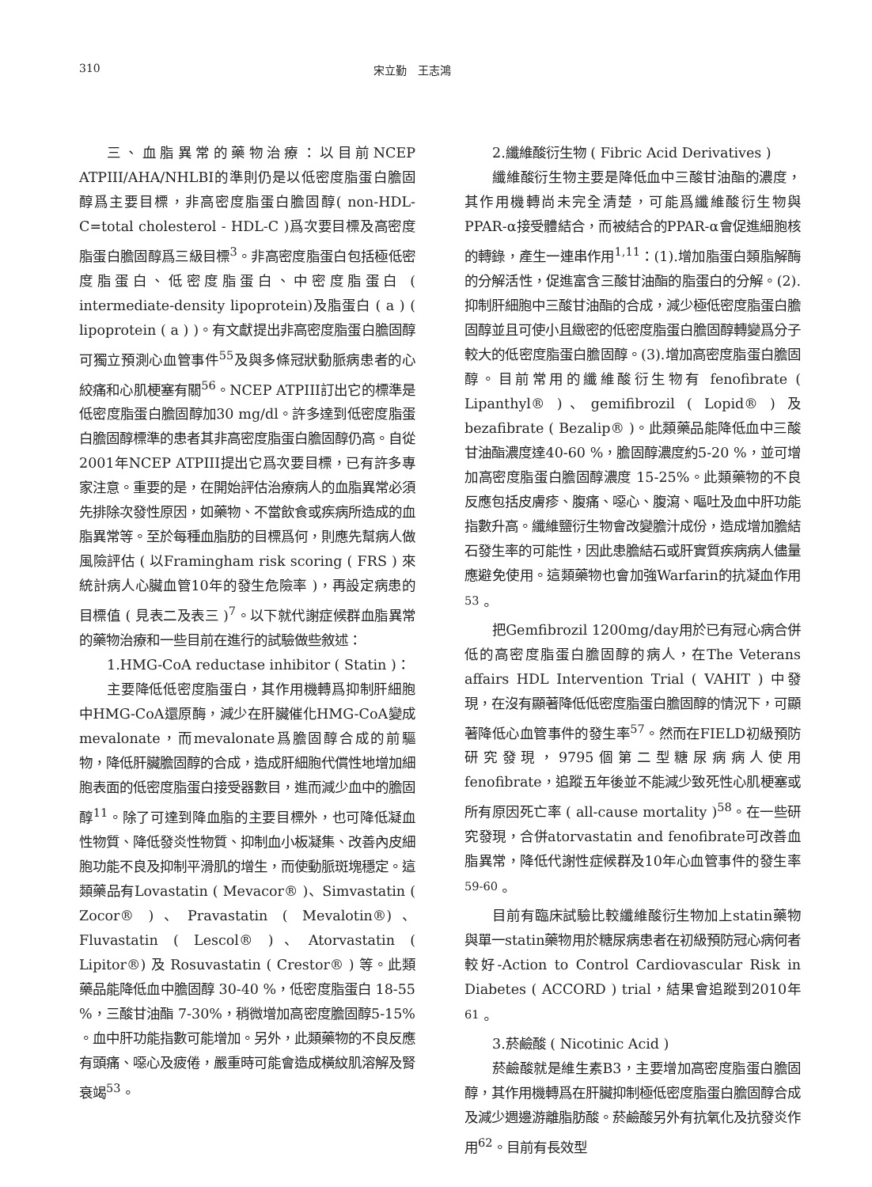310 宋立勤　王志鴻
三、血脂異常的藥物治療：以目前NCEP ATPIII/AHA/NHLBI的準則仍是以低密度脂蛋白膽固醇爲主要目標，非高密度脂蛋白膽固醇( non-HDL-C=total cholesterol - HDL-C )爲次要目標及高密度脂蛋白膽固醇爲三級目標<sup>3</sup>。非高密度脂蛋白包括極低密度脂蛋白、低密度脂蛋白、中密度脂蛋白 ( intermediate-density lipoprotein)及脂蛋白 ( a ) ( lipoprotein ( a ) )。有文獻提出非高密度脂蛋白膽固醇可獨立預測心血管事件<sup>55</sup>及與多條冠狀動脈病患者的心絞痛和心肌梗塞有關<sup>56</sup>。NCEP ATPIII訂出它的標準是低密度脂蛋白膽固醇加30 mg/dl。許多達到低密度脂蛋白膽固醇標準的患者其非高密度脂蛋白膽固醇仍高。自從2001年NCEP ATPIII提出它爲次要目標，已有許多專家注意。重要的是，在開始評估治療病人的血脂異常必須先排除次發性原因，如藥物、不當飲食或疾病所造成的血脂異常等。至於每種血脂肪的目標爲何，則應先幫病人做風險評估 ( 以Framingham risk scoring ( FRS ) 來統計病人心臟血管10年的發生危險率 )，再設定病患的目標值 ( 見表二及表三 )<sup>7</sup>。以下就代謝症候群血脂異常的藥物治療和一些目前在進行的試驗做些敘述：
1.HMG-CoA reductase inhibitor ( Statin )：
主要降低低密度脂蛋白，其作用機轉爲抑制肝細胞中HMG-CoA還原酶，減少在肝臟催化HMG-CoA變成mevalonate，而mevalonate爲膽固醇合成的前驅物，降低肝臟膽固醇的合成，造成肝細胞代償性地增加細胞表面的低密度脂蛋白接受器數目，進而減少血中的膽固醇<sup>11</sup>。除了可達到降血脂的主要目標外，也可降低凝血性物質、降低發炎性物質、抑制血小板凝集、改善內皮細胞功能不良及抑制平滑肌的增生，而使動脈斑塊穩定。這類藥品有Lovastatin ( Mevacor® )、Simvastatin ( Zocor® )、Pravastatin ( Mevalotin®)、Fluvastatin ( Lescol® )、Atorvastatin ( Lipitor®) 及 Rosuvastatin ( Crestor® ) 等。此類藥品能降低血中膽固醇 30-40 %，低密度脂蛋白 18-55 %，三酸甘油酯 7-30%，稍微增加高密度膽固醇5-15% 。血中肝功能指數可能增加。另外，此類藥物的不良反應有頭痛、噁心及疲倦，嚴重時可能會造成橫紋肌溶解及腎衰竭<sup>53</sup>。
2.纖維酸衍生物 ( Fibric Acid Derivatives )
纖維酸衍生物主要是降低血中三酸甘油酯的濃度，其作用機轉尚未完全清楚，可能爲纖維酸衍生物與PPAR-α接受體結合，而被結合的PPAR-α會促進細胞核的轉錄，產生一連串作用<sup>1,11</sup>：(1).增加脂蛋白類脂解酶的分解活性，促進富含三酸甘油酯的脂蛋白的分解。(2).抑制肝細胞中三酸甘油酯的合成，減少極低密度脂蛋白膽固醇並且可使小且緻密的低密度脂蛋白膽固醇轉變爲分子較大的低密度脂蛋白膽固醇。(3).增加高密度脂蛋白膽固醇。目前常用的纖維酸衍生物有 fenofibrate ( Lipanthyl® )、gemifibrozil ( Lopid® ) 及 bezafibrate ( Bezalip® )。此類藥品能降低血中三酸甘油酯濃度達40-60 %，膽固醇濃度約5-20 %，並可增加高密度脂蛋白膽固醇濃度 15-25%。此類藥物的不良反應包括皮膚疹、腹痛、噁心、腹瀉、嘔吐及血中肝功能指數升高。纖維鹽衍生物會改變膽汁成份，造成增加膽結石發生率的可能性，因此患膽結石或肝實質疾病病人儘量應避免使用。這類藥物也會加強Warfarin的抗凝血作用<sup>53</sup>。
把Gemfibrozil 1200mg/day用於已有冠心病合併低的高密度脂蛋白膽固醇的病人，在The Veterans affairs HDL Intervention Trial ( VAHIT ) 中發現，在沒有顯著降低低密度脂蛋白膽固醇的情況下，可顯著降低心血管事件的發生率<sup>57</sup>。然而在FIELD初級預防研究發現，9795個第二型糖尿病病人使用fenofibrate，追蹤五年後並不能減少致死性心肌梗塞或所有原因死亡率 ( all-cause mortality )<sup>58</sup>。在一些研究發現，合併atorvastatin and fenofibrate可改善血脂異常，降低代謝性症候群及10年心血管事件的發生率<sup>59-60</sup>。
目前有臨床試驗比較纖維酸衍生物加上statin藥物與單一statin藥物用於糖尿病患者在初級預防冠心病何者較好-Action to Control Cardiovascular Risk in Diabetes ( ACCORD ) trial，結果會追蹤到2010年<sup>61</sup>。
3.菸鹼酸 ( Nicotinic Acid )
菸鹼酸就是維生素B3，主要增加高密度脂蛋白膽固醇，其作用機轉爲在肝臟抑制極低密度脂蛋白膽固醇合成及減少週邊游離脂肪酸。菸鹼酸另外有抗氧化及抗發炎作用<sup>62</sup>。目前有長效型